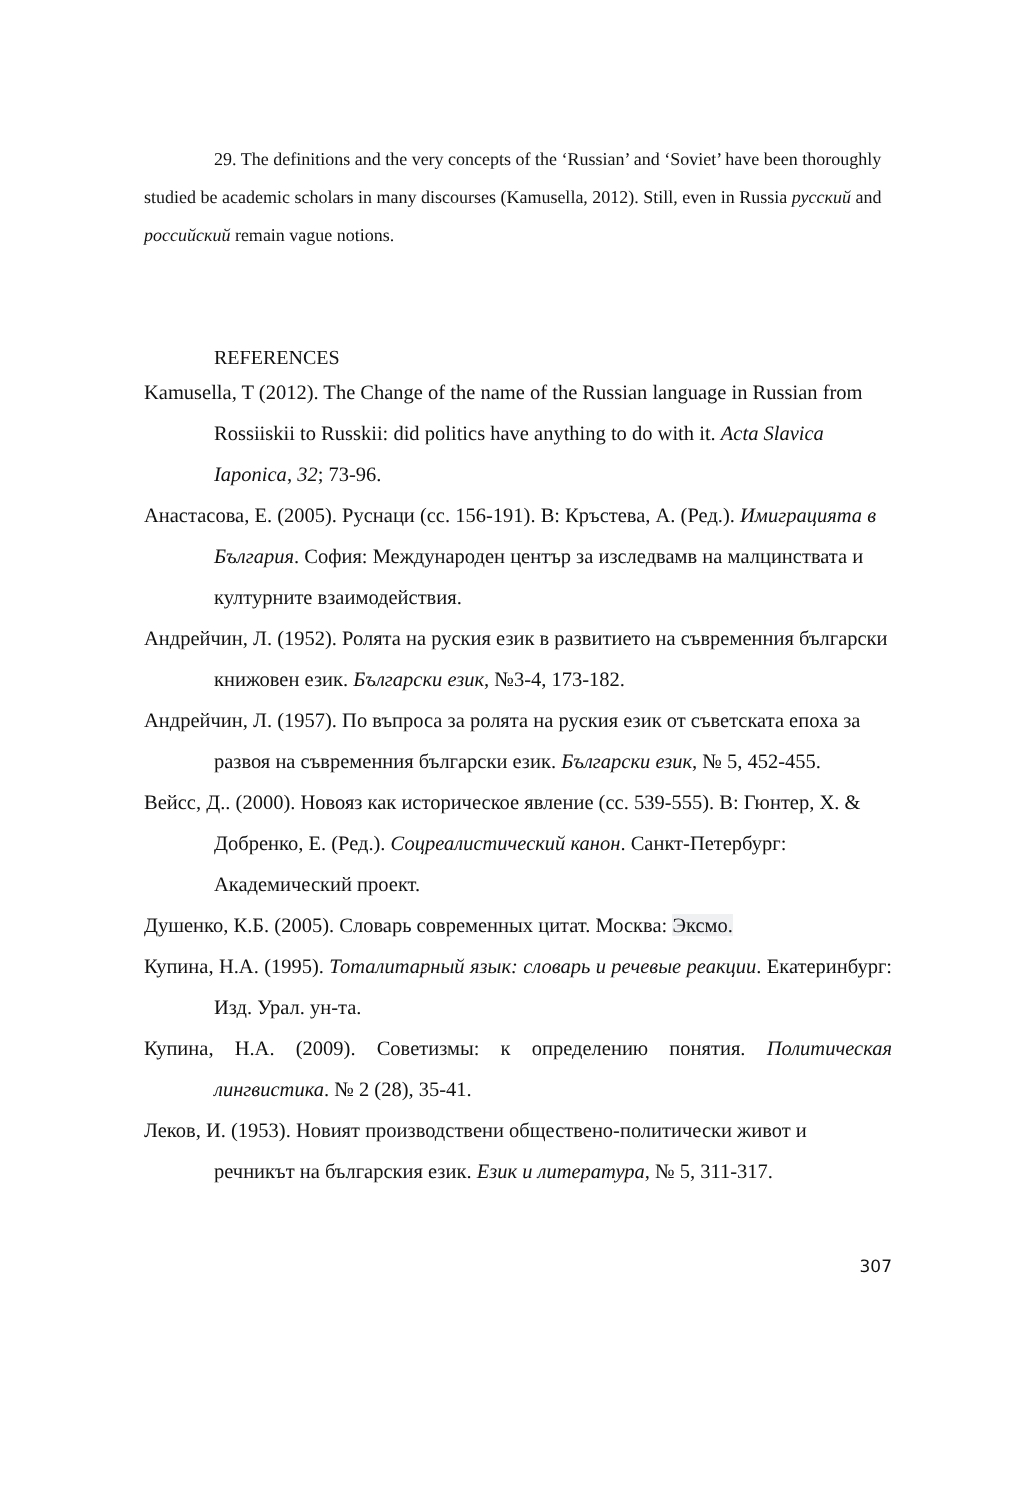29. The definitions and the very concepts of the ‘Russian’ and ‘Soviet’ have been thoroughly studied be academic scholars in many discourses (Kamusella, 2012). Still, even in Russia русский and российский remain vague notions.
REFERENCES
Kamusella, T (2012). The Change of the name of the Russian language in Russian from Rossiiskii to Russkii: did politics have anything to do with it. Acta Slavica Iaponica, 32; 73-96.
Анастасова, Е. (2005). Руснаци (сс. 156-191). В: Кръстева, А. (Ред.). Имиграцията в България. София: Международен център за изследвамв на малцинствата и културните взаимодействия.
Андрейчин, Л. (1952). Ролята на руския език в развитието на съвременния български книжовен език. Български език, №3-4, 173-182.
Андрейчин, Л. (1957). По въпроса за ролята на руския език от съветската епоха за развоя на съвременния български език. Български език, № 5, 452-455.
Вейсс, Д.. (2000). Новояз как историческое явление (сс. 539-555). В: Гюнтер, Х. & Добренко, Е. (Ред.). Соцреалистический канон. Санкт-Петербург: Академический проект.
Душенко, К.Б. (2005). Словарь современных цитат. Москва: Эксмо.
Купина, Н.А. (1995). Тоталитарный язык: словарь и речевые реакции. Екатеринбург: Изд. Урал. ун-та.
Купина, Н.А. (2009). Советизмы: к определению понятия. Политическая лингвистика. № 2 (28), 35-41.
Леков, И. (1953). Новият производствени обществено-политически живот и речникът на българския език. Език и литература, № 5, 311-317.
307